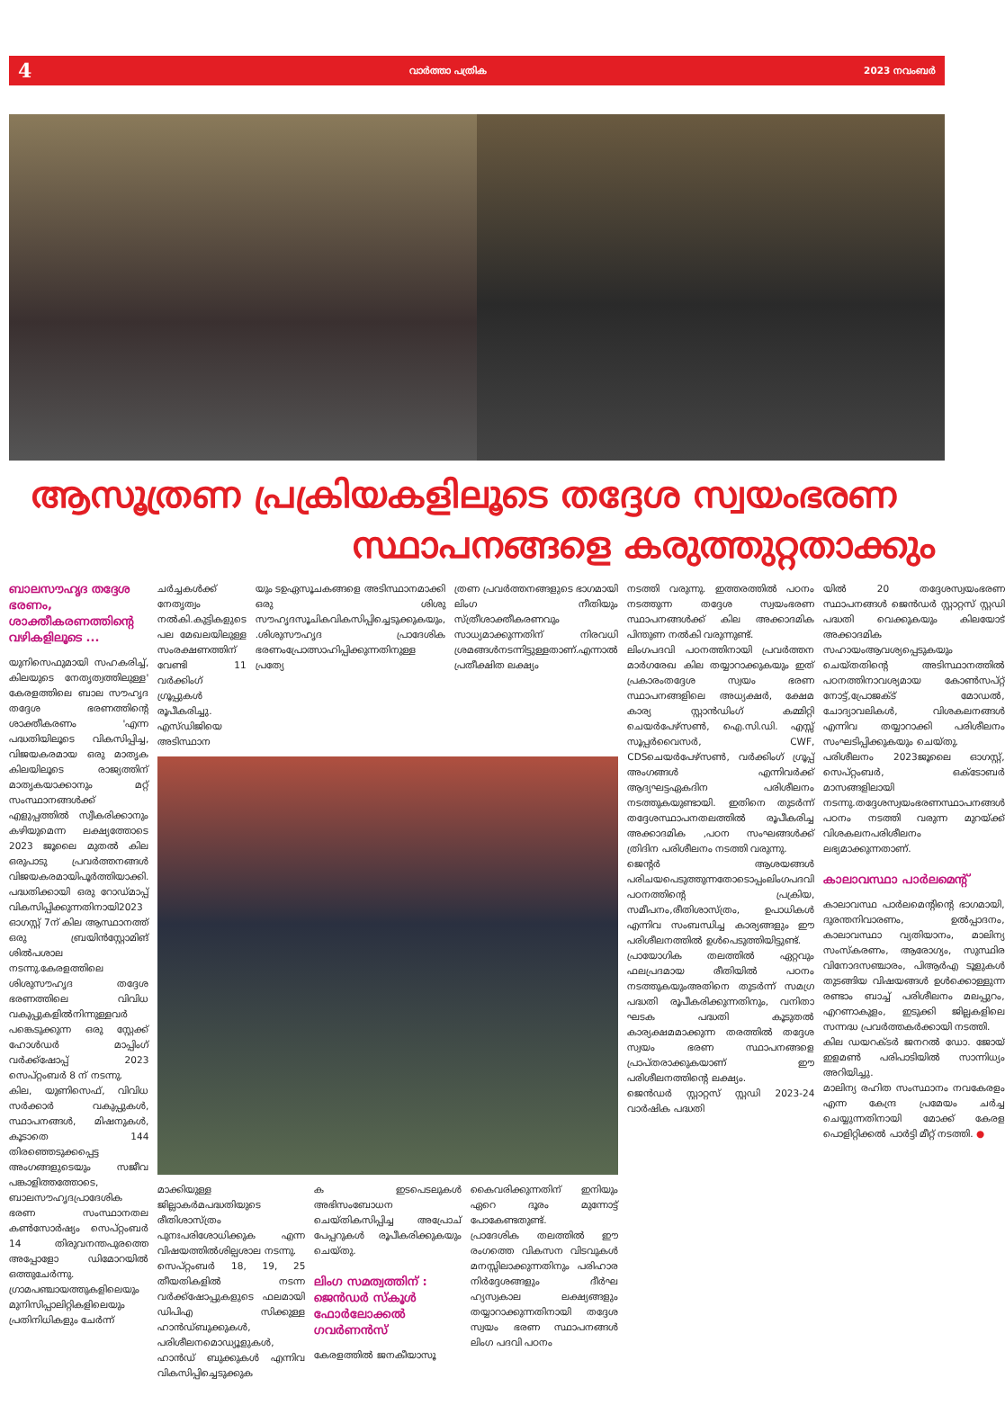4 വാർത്താ പത്രിക 2023 നവംബർ
ആസൂത്രണ പ്രക്രിയകളിലൂടെ തദ്ദേശ സ്വയംഭരണ
സ്ഥാപനങ്ങളെ കരുത്തുറ്റതാക്കും
ബാലസൗഹൃദ തദ്ദേശ ഭരണം, ശാക്തീകരണത്തിന്റെ വഴികളിലൂടെ ...
യുനിസെഫുമായി സഹകരിച്ച്, കിലയുടെ നേതൃത്വത്തിലുള്ള' കേരളത്തിലെ ബാല സൗഹൃദ തദ്ദേശ ഭരണത്തിന്റെ ശാക്തീകരണം 'എന്ന പദ്ധതിയിലൂടെ വികസിപ്പിച്ച, വിജയകരമായ ഒരു മാതൃക കിലയിലൂടെ രാജ്യത്തിന് മാതൃകയാക്കാനും മറ്റ് സംസ്ഥാനങ്ങൾക്ക് എളുപ്പത്തിൽ സ്വീകരിക്കാനും കഴിയുമെന്ന ലക്ഷ്യത്തോടെ 2023 ജൂലൈ മുതൽ കില ഒരുപാടു പ്രവർത്തനങ്ങൾ വിജയകരമായിപൂർത്തിയാക്കി.
പദ്ധതിക്കായി ഒരു റോഡ്മാപ്പ് വികസിപ്പിക്കുന്നതിനായി2023 ഓഗസ്റ്റ് 7ന് കില ആസ്ഥാനത്ത് ഒരു ബ്രയിൻസ്റ്റോമിങ് ശിൽപശാല നടന്നു.കേരളത്തിലെ ശിശുസൗഹൃദ തദ്ദേശ ഭരണത്തിലെ വിവിധ വകുപ്പുകളിൽനിന്നുള്ളവർ പങ്കെടുക്കുന്ന ഒരു സ്റ്റേക്ക് ഹോൾഡർ മാപ്പിംഗ് വർക്ക്ഷോപ്പ് 2023 സെപ്റ്റംബർ 8 ന് നടന്നു.
കില, യുണിസെഫ്, വിവിധ സർക്കാർ വകുപ്പുകൾ, സ്ഥാപനങ്ങൾ, മിഷനുകൾ, കൂടാതെ 144 തിരഞ്ഞെടുക്കപ്പെട്ട അംഗങ്ങളുടെയും സജീവ പങ്കാളിത്തത്തോടെ, ബാലസൗഹൃദപ്രാദേശിക ഭരണ സംസ്ഥാനതല കൺസോർഷ്യം സെപ്റ്റംബർ 14 തിരുവനന്തപുരത്തെ അപ്പോളോ ഡിമോറയിൽ ഒത്തുചേർന്നു.
ഗ്രാമപഞ്ചായത്തുകളിലെയും മുനിസിപ്പാലിറ്റികളിലെയും പ്രതിനിധികളും ചേർന്ന്
ചർച്ചകൾക്ക് നേതൃത്വം നൽകി.കുട്ടികളുടെ പല മേഖലയിലുള്ള സംരക്ഷണത്തിന് വേണ്ടി 11 വർക്കിംഗ് ഗ്രൂപ്പുകൾ രൂപീകരിച്ചു.
എസ്ഡിജിയെ അടിസ്ഥാന
യും ടഉഏസൂചകങ്ങളെ അടിസ്ഥാനമാക്കി ഒരു ശിശു സൗഹൃദസൂചികവികസിപ്പിച്ചെടുക്കുകയും, .ശിശുസൗഹൃദ പ്രാദേശിക ഭരണംപ്രോത്സാഹിപ്പിക്കുന്നതിനുള്ള പ്രത്യേ
ത്രണ പ്രവർത്തനങ്ങളുടെ ഭാഗമായി ലിംഗ നീതിയും സ്ത്രീശാക്തീകരണവും സാധ്യമാക്കുന്നതിന് നിരവധി ശ്രമങ്ങൾനടന്നിട്ടുള്ളതാണ്.എന്നാൽ പ്രതീക്ഷിത ലക്ഷ്യം
മാക്കിയുള്ള ജില്ലാകർമപദ്ധതിയുടെ രീതിശാസ്ത്രം പുനഃപരിശോധിക്കുക എന്ന വിഷയത്തിൽശില്പശാല നടന്നു.
സെപ്റ്റംബർ 18, 19, 25 തീയതികളിൽ നടന്ന വർക്ക്ഷോപ്പുകളുടെ ഫലമായി ഡിപിഎ സിക്കുള്ള ഹാൻഡ്ബുക്കുകൾ, പരിശീലനമൊഡ്യൂളുകൾ, ഹാൻഡ് ബുക്കുകൾ എന്നിവ വികസിപ്പിച്ചെടുക്കുക
ക ഇടപെടലുകൾ അഭിസംബോധന ചെയ്തികസിപ്പിച്ച അപ്രോച് പേപ്പറുകൾ രൂപീകരിക്കുകയും ചെയ്തു.
ലിംഗ സമത്വത്തിന് : ജെൻഡർ സ്കൂൾ ഫോർലോക്കൽ ഗവർണൻസ്
കേരളത്തിൽ ജനകീയാസൂ
കൈവരിക്കുന്നതിന് ഇനിയും ഏറെ ദൂരം മുന്നോട്ട് പോകേണ്ടതുണ്ട്.
പ്രാദേശിക തലത്തിൽ ഈ രംഗത്തെ വികസന വിടവുകൾ മനസ്സിലാക്കുന്നതിനും പരിഹാര നിർദ്ദേശങ്ങളും ദീർഘ ഹ്യസ്വകാല ലക്ഷ്യങ്ങളും തയ്യാറാക്കുന്നതിനായി തദ്ദേശ സ്വയം ഭരണ സ്ഥാപനങ്ങൾ ലിംഗ പദവി പഠനം
നടത്തി വരുന്നു. ഇത്തരത്തിൽ പഠനം നടത്തുന്ന തദ്ദേശ സ്വയംഭരണ സ്ഥാപനങ്ങൾക്ക് കില അക്കാദമിക പിന്തുണ നൽകി വരുന്നുണ്ട്.
ലിംഗപദവി പഠനത്തിനായി പ്രവർത്തന മാർഗരേഖ കില തയ്യാറാക്കുകയും ഇത് പ്രകാരംതദ്ദേശ സ്വയം ഭരണ സ്ഥാപനങ്ങളിലെ അധ്യക്ഷർ, ക്ഷേമ കാര്യ സ്റ്റാൻഡിംഗ് കമ്മിറ്റി ചെയർപേഴ്സൺ, ഐ.സി.ഡി. എസ്സ് സൂപ്പർവൈസർ, CWF, CDSചെയർപേഴ്സൺ, വർക്കിംഗ് ഗ്രൂപ്പ് അംഗങ്ങൾ എന്നിവർക്ക് ആദ്യഘട്ടഏകദിന പരിശീലനം നടത്തുകയുണ്ടായി. ഇതിനെ തുടർന്ന് തദ്ദേശസ്ഥാപനതലത്തിൽ രൂപീകരിച്ച അക്കാദമിക ,പഠന സംഘങ്ങൾക്ക് ത്രിദിന പരിശീലനം നടത്തി വരുന്നു.
ജെന്റർ ആശയങ്ങൾ പരിചയപെടുത്തുന്നതോടൊപ്പംലിംഗപദവി പഠനത്തിന്റെ പ്രക്രിയ, സമീപനം,രീതിശാസ്ത്രം, ഉപാധികൾ എന്നിവ സംബന്ധിച്ച കാര്യങ്ങളും ഈ പരിശീലനത്തിൽ ഉൾപെടുത്തിയിട്ടുണ്ട്.
പ്രായോഗിക തലത്തിൽ ഏറ്റവും ഫലപ്രദമായ രീതിയിൽ പഠനം നടത്തുകയുംഅതിനെ തുടർന്ന് സമഗ്ര പദ്ധതി രൂപീകരിക്കുന്നതിനും, വനിതാ ഘടക പദ്ധതി കൂടുതൽ കാര്യക്ഷമമാക്കുന്ന തരത്തിൽ തദ്ദേശ സ്വയം ഭരണ സ്ഥാപനങ്ങളെ പ്രാപ്തരാക്കുകയാണ് ഈ പരിശീലനത്തിന്റെ ലക്ഷ്യം.
ജെൻഡർ സ്റ്റാറ്റസ് സ്റ്റഡി 2023-24 വാർഷിക പദ്ധതി
യിൽ 20 തദ്ദേശസ്വയംഭരണ സ്ഥാപനങ്ങൾ ജെൻഡർ സ്റ്റാറ്റസ് സ്റ്റഡി പദ്ധതി വെക്കുകയും കിലയോട് അക്കാദമിക സഹായംആവശ്യപ്പെടുകയും ചെയ്തതിന്റെ അടിസ്ഥാനത്തിൽ പഠനത്തിനാവശ്യമായ കോൺസപ്റ്റ് നോട്ട്,പ്രോജക്ട് മോഡൽ, ചോദ്യാവലികൾ, വിശകലനങ്ങൾ എന്നിവ തയ്യാറാക്കി പരിശീലനം സംഘടിപ്പിക്കുകയും ചെയ്തു.
പരിശീലനം 2023ജൂലൈ ഓഗസ്റ്റ്, സെപ്റ്റംബർ, ഒക്ടോബർ മാസങ്ങളിലായി നടന്നു.തദ്ദേശസ്വയംഭരണസ്ഥാപനങ്ങൾ പഠനം നടത്തി വരുന്ന മുറയ്ക്ക് വിശകലനപരിശീലനം ലഭ്യമാക്കുന്നതാണ്.
കാലാവസ്ഥാ പാർലമെന്റ്
കാലാവസ്ഥ പാർലമെന്റിന്റെ ഭാഗമായി, ദുരന്തനിവാരണം, ഉൽപ്പാദനം, കാലാവസ്ഥാ വ്യതിയാനം, മാലിന്യ സംസ്കരണം, ആരോഗ്യം, സുസ്ഥിര വിനോദസഞ്ചാരം, പിആർഎ ടൂളുകൾ തുടങ്ങിയ വിഷയങ്ങൾ ഉൾക്കൊള്ളുന്ന രണ്ടാം ബാച്ച് പരിശീലനം മലപ്പുറം, എറണാകുളം, ഇടുക്കി ജില്ലകളിലെ സന്നദ്ധ പ്രവർത്തകർക്കായി നടത്തി.
കില ഡയറക്ടർ ജനറൽ ഡോ. ജോയ് ഇളമൺ പരിപാടിയിൽ സാന്നിധ്യം അറിയിച്ചു.
മാലിന്യ രഹിത സംസ്ഥാനം നവകേരളം എന്ന കേന്ദ്ര പ്രമേയം ചർച്ച ചെയ്യുന്നതിനായി മോക്ക് കേരള പൊളിറ്റിക്കൽ പാർട്ടി മീറ്റ് നടത്തി. ●